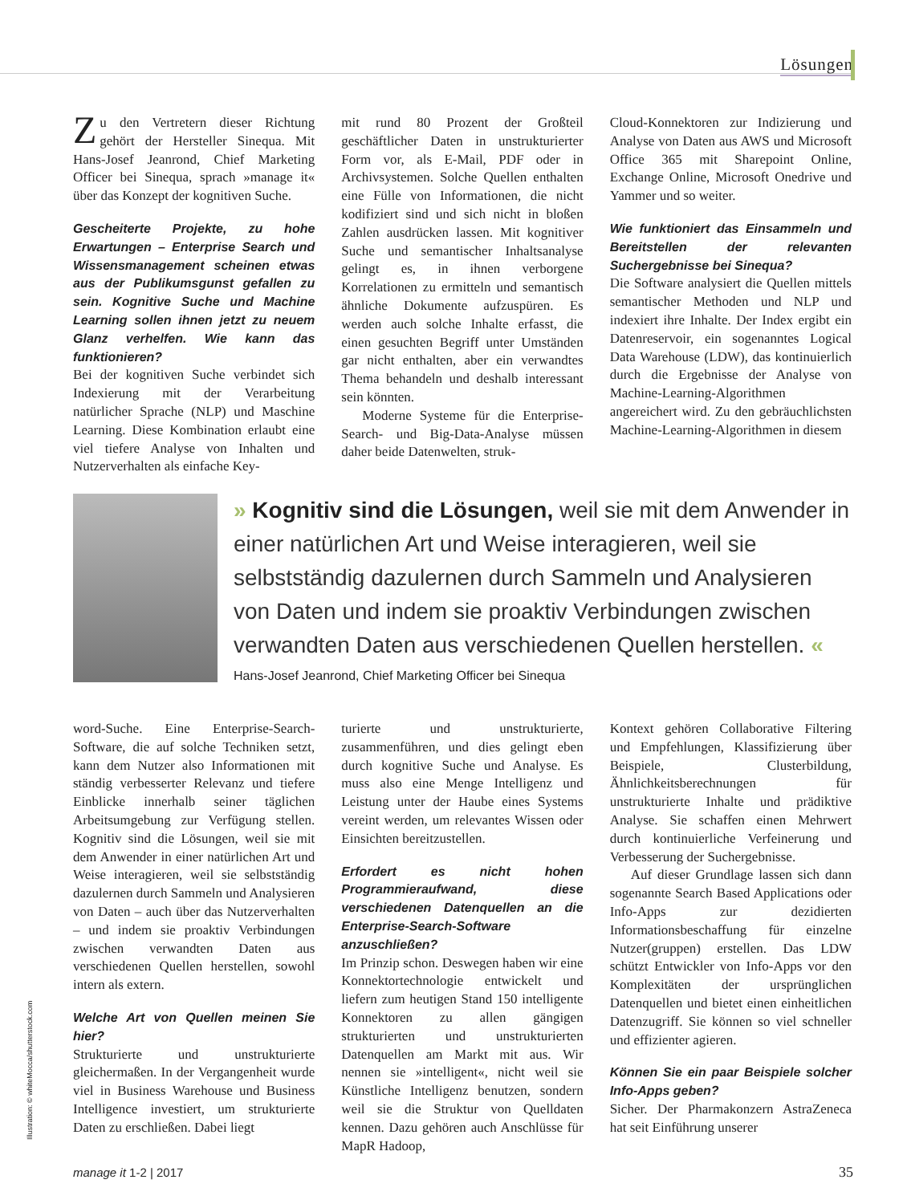Lösungen
Zu den Vertretern dieser Richtung gehört der Hersteller Sinequa. Mit Hans-Josef Jeanrond, Chief Marketing Officer bei Sinequa, sprach »manage it« über das Konzept der kognitiven Suche.
Gescheiterte Projekte, zu hohe Erwartungen – Enterprise Search und Wissensmanagement scheinen etwas aus der Publikumsgunst gefallen zu sein. Kognitive Suche und Machine Learning sollen ihnen jetzt zu neuem Glanz verhelfen. Wie kann das funktionieren?
Bei der kognitiven Suche verbindet sich Indexierung mit der Verarbeitung natürlicher Sprache (NLP) und Maschine Learning. Diese Kombination erlaubt eine viel tiefere Analyse von Inhalten und Nutzerverhalten als einfache Key-
mit rund 80 Prozent der Großteil geschäftlicher Daten in unstrukturierter Form vor, als E-Mail, PDF oder in Archivsystemen. Solche Quellen enthalten eine Fülle von Informationen, die nicht kodifiziert sind und sich nicht in bloßen Zahlen ausdrücken lassen. Mit kognitiver Suche und semantischer Inhaltsanalyse gelingt es, in ihnen verborgene Korrelationen zu ermitteln und semantisch ähnliche Dokumente aufzuspüren. Es werden auch solche Inhalte erfasst, die einen gesuchten Begriff unter Umständen gar nicht enthalten, aber ein verwandtes Thema behandeln und deshalb interessant sein könnten.
Moderne Systeme für die Enterprise-Search- und Big-Data-Analyse müssen daher beide Datenwelten, struk-
Cloud-Konnektoren zur Indizierung und Analyse von Daten aus AWS und Microsoft Office 365 mit Sharepoint Online, Exchange Online, Microsoft Onedrive und Yammer und so weiter.
Wie funktioniert das Einsammeln und Bereitstellen der relevanten Suchergebnisse bei Sinequa?
Die Software analysiert die Quellen mittels semantischer Methoden und NLP und indexiert ihre Inhalte. Der Index ergibt ein Datenreservoir, ein sogenanntes Logical Data Warehouse (LDW), das kontinuierlich durch die Ergebnisse der Analyse von Machine-Learning-Algorithmen angereichert wird. Zu den gebräuchlichsten Machine-Learning-Algorithmen in diesem
» Kognitiv sind die Lösungen, weil sie mit dem Anwender in einer natürlichen Art und Weise interagieren, weil sie selbstständig dazulernen durch Sammeln und Analysieren von Daten und indem sie proaktiv Verbindungen zwischen verwandten Daten aus verschiedenen Quellen herstellen. «
Hans-Josef Jeanrond, Chief Marketing Officer bei Sinequa
word-Suche. Eine Enterprise-Search-Software, die auf solche Techniken setzt, kann dem Nutzer also Informationen mit ständig verbesserter Relevanz und tiefere Einblicke innerhalb seiner täglichen Arbeitsumgebung zur Verfügung stellen. Kognitiv sind die Lösungen, weil sie mit dem Anwender in einer natürlichen Art und Weise interagieren, weil sie selbstständig dazulernen durch Sammeln und Analysieren von Daten – auch über das Nutzerverhalten – und indem sie proaktiv Verbindungen zwischen verwandten Daten aus verschiedenen Quellen herstellen, sowohl intern als extern.
Welche Art von Quellen meinen Sie hier?
Strukturierte und unstrukturierte gleichermaßen. In der Vergangenheit wurde viel in Business Warehouse und Business Intelligence investiert, um strukturierte Daten zu erschließen. Dabei liegt
turierte und unstrukturierte, zusammenführen, und dies gelingt eben durch kognitive Suche und Analyse. Es muss also eine Menge Intelligenz und Leistung unter der Haube eines Systems vereint werden, um relevantes Wissen oder Einsichten bereitzustellen.
Erfordert es nicht hohen Programmieraufwand, diese verschiedenen Datenquellen an die Enterprise-Search-Software anzuschließen?
Im Prinzip schon. Deswegen haben wir eine Konnektortechnologie entwickelt und liefern zum heutigen Stand 150 intelligente Konnektoren zu allen gängigen strukturierten und unstrukturierten Datenquellen am Markt mit aus. Wir nennen sie »intelligent«, nicht weil sie Künstliche Intelligenz benutzen, sondern weil sie die Struktur von Quelldaten kennen. Dazu gehören auch Anschlüsse für MapR Hadoop,
Kontext gehören Collaborative Filtering und Empfehlungen, Klassifizierung über Beispiele, Clusterbildung, Ähnlichkeitsberechnungen für unstrukturierte Inhalte und prädiktive Analyse. Sie schaffen einen Mehrwert durch kontinuierliche Verfeinerung und Verbesserung der Suchergebnisse.
Auf dieser Grundlage lassen sich dann sogenannte Search Based Applications oder Info-Apps zur dezidierten Informationsbeschaffung für einzelne Nutzer(gruppen) erstellen. Das LDW schützt Entwickler von Info-Apps vor den Komplexitäten der ursprünglichen Datenquellen und bietet einen einheitlichen Datenzugriff. Sie können so viel schneller und effizienter agieren.
Können Sie ein paar Beispiele solcher Info-Apps geben?
Sicher. Der Pharmakonzern AstraZeneca hat seit Einführung unserer
Illustration: © whiteMocca/shutterstock.com
manage it 1-2 | 2017 35